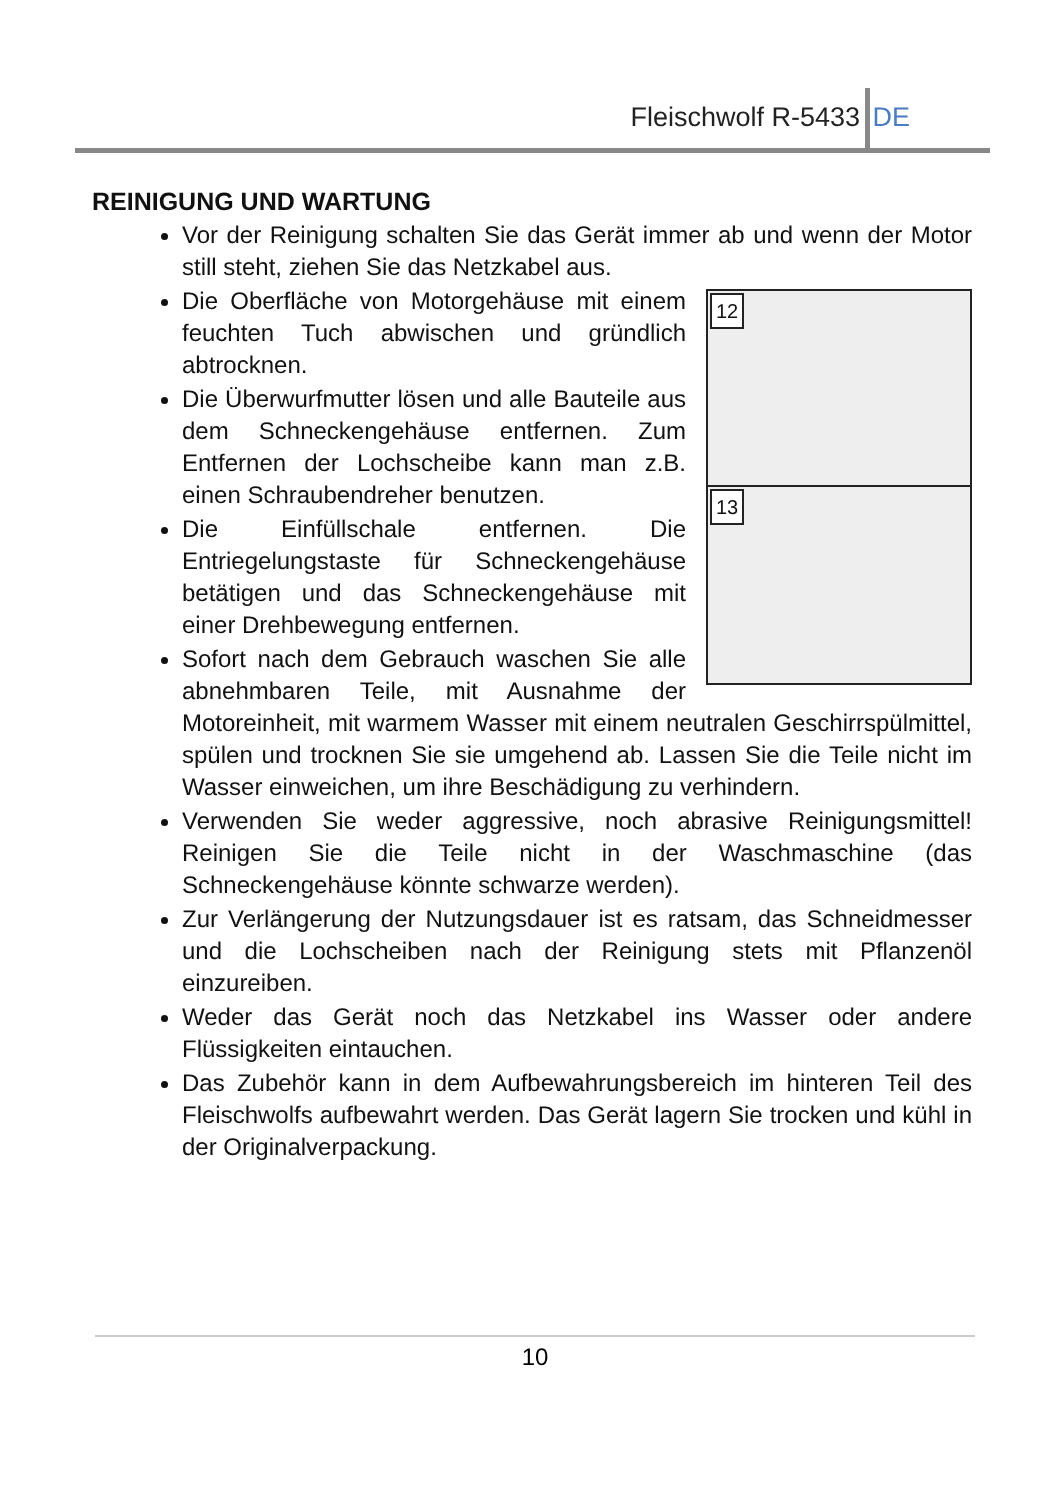Fleischwolf R-5433 DE
REINIGUNG UND WARTUNG
Vor der Reinigung schalten Sie das Gerät immer ab und wenn der Motor still steht, ziehen Sie das Netzkabel aus.
12
13
Die Oberfläche von Motorgehäuse mit einem feuchten Tuch abwischen und gründlich abtrocknen.
Die Überwurfmutter lösen und alle Bauteile aus dem Schneckengehäuse entfernen. Zum Entfernen der Lochscheibe kann man z.B. einen Schraubendreher benutzen.
Die Einfüllschale entfernen. Die Entriegelungstaste für Schneckengehäuse betätigen und das Schneckengehäuse mit einer Drehbewegung entfernen.
Sofort nach dem Gebrauch waschen Sie alle abnehmbaren Teile, mit Ausnahme der Motoreinheit, mit warmem Wasser mit einem neutralen Geschirrspülmittel, spülen und trocknen Sie sie umgehend ab. Lassen Sie die Teile nicht im Wasser einweichen, um ihre Beschädigung zu verhindern.
Verwenden Sie weder aggressive, noch abrasive Reinigungsmittel! Reinigen Sie die Teile nicht in der Waschmaschine (das Schneckengehäuse könnte schwarze werden).
Zur Verlängerung der Nutzungsdauer ist es ratsam, das Schneidmesser und die Lochscheiben nach der Reinigung stets mit Pflanzenöl einzureiben.
Weder das Gerät noch das Netzkabel ins Wasser oder andere Flüssigkeiten eintauchen.
Das Zubehör kann in dem Aufbewahrungsbereich im hinteren Teil des Fleischwolfs aufbewahrt werden. Das Gerät lagern Sie trocken und kühl in der Originalverpackung.
10